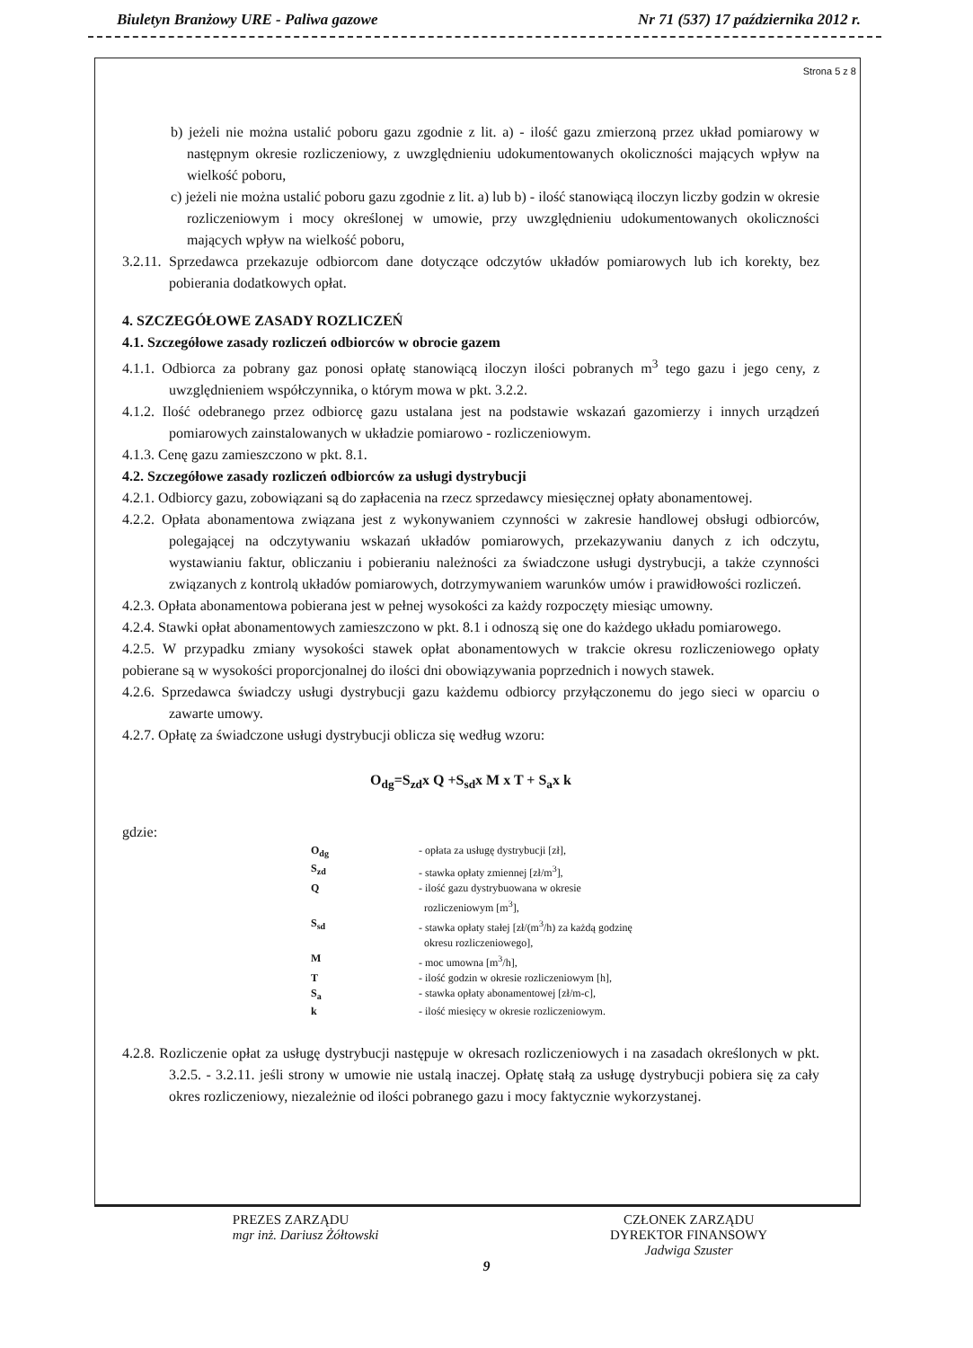Biuletyn Branżowy URE - Paliwa gazowe Nr 71 (537) 17 października 2012 r.
Strona 5 z 8
b) jeżeli nie można ustalić poboru gazu zgodnie z lit. a) - ilość gazu zmierzoną przez układ pomiarowy w następnym okresie rozliczeniowy, z uwzględnieniu udokumentowanych okoliczności mających wpływ na wielkość poboru,
c) jeżeli nie można ustalić poboru gazu zgodnie z lit. a) lub b) - ilość stanowiącą iloczyn liczby godzin w okresie rozliczeniowym i mocy określonej w umowie, przy uwzględnieniu udokumentowanych okoliczności mających wpływ na wielkość poboru,
3.2.11. Sprzedawca przekazuje odbiorcom dane dotyczące odczytów układów pomiarowych lub ich korekty, bez pobierania dodatkowych opłat.
4. SZCZEGÓŁOWE ZASADY ROZLICZEŃ
4.1. Szczegółowe zasady rozliczeń odbiorców w obrocie gazem
4.1.1. Odbiorca za pobrany gaz ponosi opłatę stanowiącą iloczyn ilości pobranych m<sup>3</sup> tego gazu i jego ceny, z uwzględnieniem współczynnika, o którym mowa w pkt. 3.2.2.
4.1.2. Ilość odebranego przez odbiorcę gazu ustalana jest na podstawie wskazań gazomierzy i innych urządzeń pomiarowych zainstalowanych w układzie pomiarowo - rozliczeniowym.
4.1.3. Cenę gazu zamieszczono w pkt. 8.1.
4.2. Szczegółowe zasady rozliczeń odbiorców za usługi dystrybucji
4.2.1. Odbiorcy gazu, zobowiązani są do zapłacenia na rzecz sprzedawcy miesięcznej opłaty abonamentowej.
4.2.2. Opłata abonamentowa związana jest z wykonywaniem czynności w zakresie handlowej obsługi odbiorców, polegającej na odczytywaniu wskazań układów pomiarowych, przekazywaniu danych z ich odczytu, wystawianiu faktur, obliczaniu i pobieraniu należności za świadczone usługi dystrybucji, a także czynności związanych z kontrolą układów pomiarowych, dotrzymywaniem warunków umów i prawidłowości rozliczeń.
4.2.3. Opłata abonamentowa pobierana jest w pełnej wysokości za każdy rozpoczęty miesiąc umowny.
4.2.4. Stawki opłat abonamentowych zamieszczono w pkt. 8.1 i odnoszą się one do każdego układu pomiarowego.
4.2.5. W przypadku zmiany wysokości stawek opłat abonamentowych w trakcie okresu rozliczeniowego opłaty pobierane są w wysokości proporcjonalnej do ilości dni obowiązywania poprzednich i nowych stawek.
4.2.6. Sprzedawca świadczy usługi dystrybucji gazu każdemu odbiorcy przyłączonemu do jego sieci w oparciu o zawarte umowy.
4.2.7. Opłatę za świadczone usługi dystrybucji oblicza się według wzoru:
O<sub>dg</sub>=S<sub>zd</sub>x Q +S<sub>sd</sub>x M x T + S<sub>a</sub>x k
gdzie:
| O<sub>dg</sub> | - opłata za usługę dystrybucji [zł], |
| S<sub>zd</sub> | - stawka opłaty zmiennej [zł/m<sup>3</sup>], |
| Q | - ilość gazu dystrybuowana w okresie rozliczeniowym [m<sup>3</sup>], |
| S<sub>sd</sub> | - stawka opłaty stałej [zł/(m<sup>3</sup>/h) za każdą godzinę okresu rozliczeniowego], |
| M | - moc umowna [m<sup>3</sup>/h], |
| T | - ilość godzin w okresie rozliczeniowym [h], |
| S<sub>a</sub> | - stawka opłaty abonamentowej [zł/m-c], |
| k | - ilość miesięcy w okresie rozliczeniowym. |
4.2.8. Rozliczenie opłat za usługę dystrybucji następuje w okresach rozliczeniowych i na zasadach określonych w pkt. 3.2.5. - 3.2.11. jeśli strony w umowie nie ustalą inaczej. Opłatę stałą za usługę dystrybucji pobiera się za cały okres rozliczeniowy, niezależnie od ilości pobranego gazu i mocy faktycznie wykorzystanej.
PREZES ZARZĄDU
mgr inż. Dariusz Żółtowski
CZŁONEK ZARZĄDU
DYREKTOR FINANSOWY
Jadwiga Szuster
9